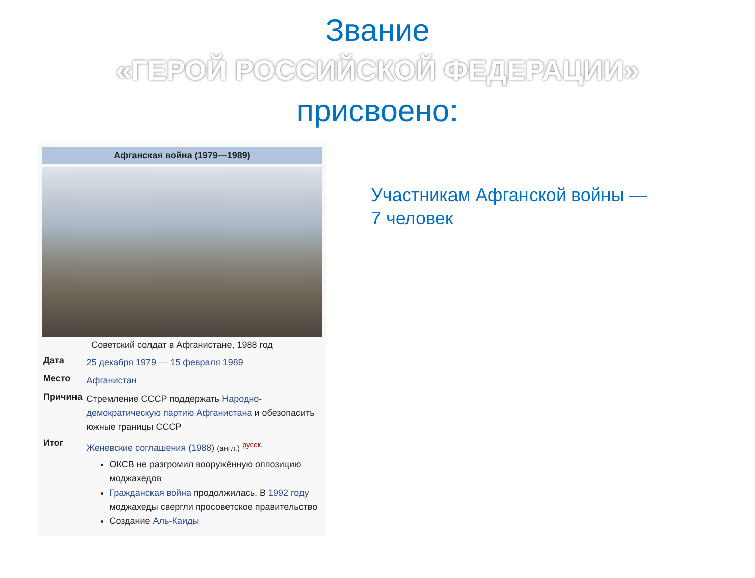Звание
«ГЕРОЙ РОССИЙСКОЙ ФЕДЕРАЦИИ»
присвоено:
Афганская война (1979—1989)
Советский солдат в Афганистане, 1988 год
| Дата | 25 декабря 1979 — 15 февраля 1989 |
| Место | Афганистан |
| Причина | Стремление СССР поддержать Народно-демократическую партию Афганистана и обезопасить южные границы СССР |
| Итог | Женевские соглашения (1988) (англ.) <sup>русск.</sup> ОКСВ не разгромил вооружённую оппозицию моджахедов Гражданская война продолжилась. В 1992 году моджахеды свергли просоветское правительство Создание Аль-Каиды |
Участникам Афганской войны —
7 человек